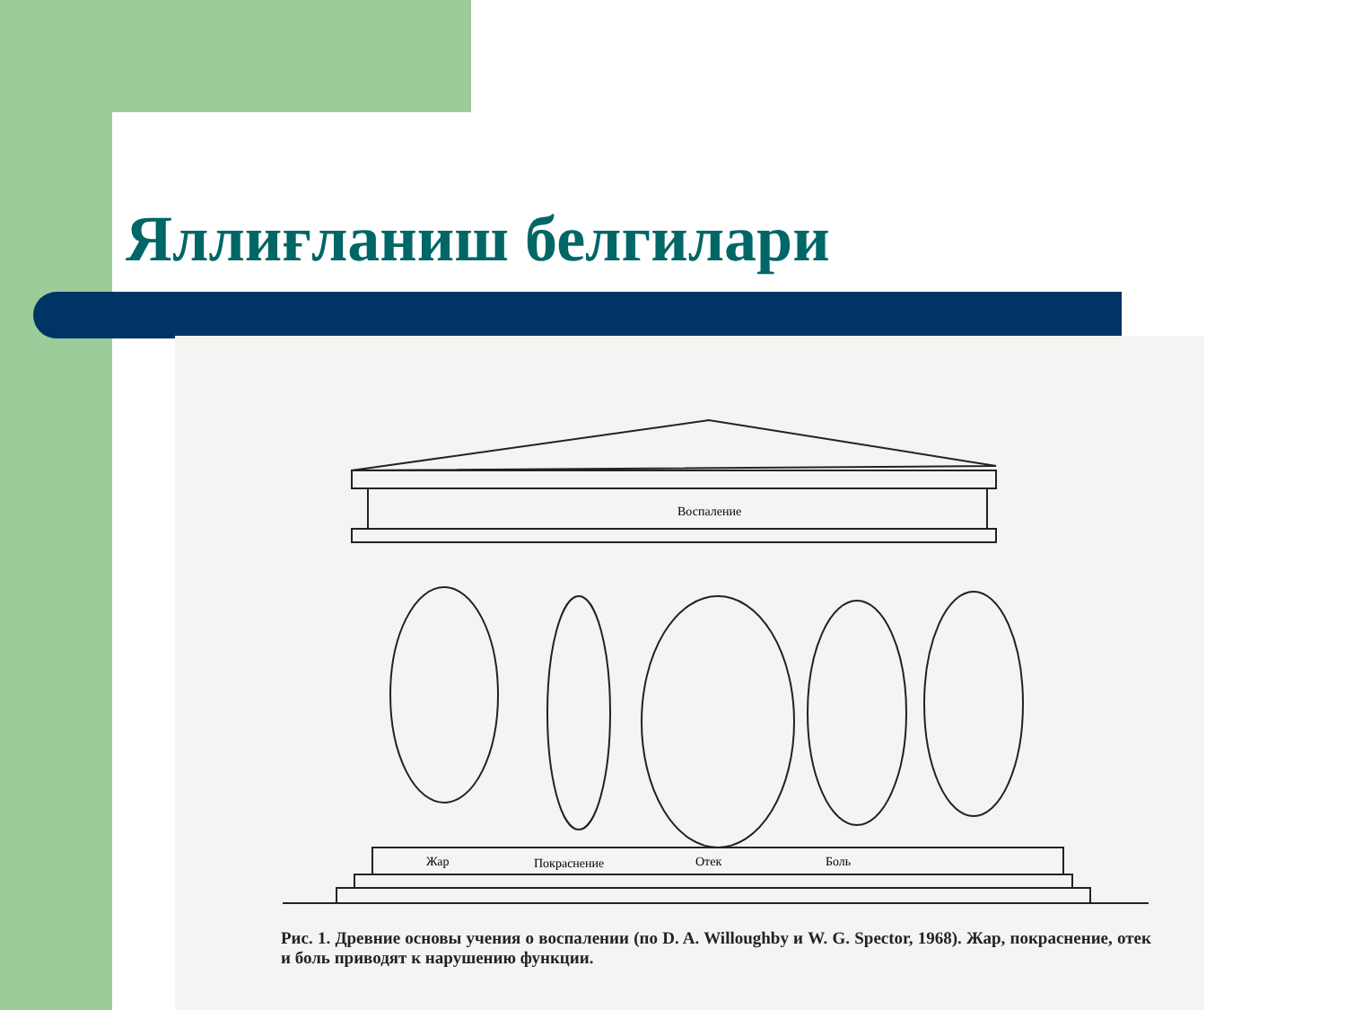Яллиғланиш белгилари
Воспаление
Жар
Покраснение
Отек
Боль
Рис. 1. Древние основы учения о воспалении (по D. A. Willoughby и W. G. Spector, 1968). Жар, покраснение, отек и боль приводят к нарушению функции.